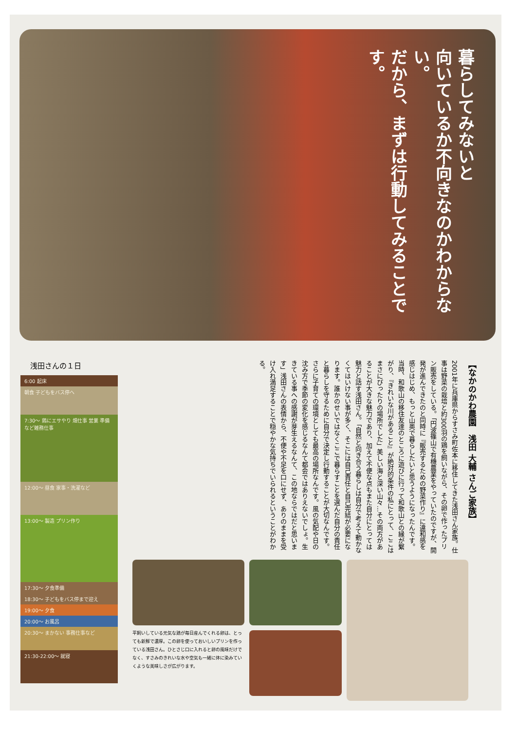暮らしてみないと
向いているか不向きなのかわからない。
だから、まずは行動してみることです。
浅田さんの１日
6:00 起床
朝食 子どもをバス停へ
7:30〜 鶏にエサやり 畑仕事 営業 準備など雑務仕事
12:00〜 昼食 家事・洗濯など
13:00〜 製造 プリン作り
17:30〜 夕食準備
18:30〜 子どもをバス停まで迎え
19:00〜 夕食
20:00〜 お風呂
20:30〜 まかない 事務仕事など
21:30-22:00〜 就寝
【なかのかわ農園　浅田 大輔 さんご家族】
2001年に兵庫県からすさみ町佐本に移住してきた浅田さん家族。仕事は野菜の栽培と約300羽の鶏を飼いながら、その卵で作ったプリン販売をしている。「円波篠山で有機農業をやっていたのですが、開発が進んできたのと同時に『販売するための野菜作り』に違和感を感じはじめ、もっと山奥で暮らしたいと思うようになったんです。当時、和歌山の移住友達のところに遊びに行って和歌山との縁が繋がり、『きれいな川があること』が絶対的条件の私にとって、ここはまさにぴったりの場所でした」美しい海と深い山々…その両方があることが大きな魅力であり、加えて不便な点もまた自分にとっては魅力と話す浅田さん。「自然と向き合う暮らしは自分で考えて動かなくてはいけない事が多く、そこには自己責任と自己完結が必要になります。誰かのせいではなくここで暮らすことを選んだ自分の責任と暮らしを守るために自分で決定し行動することが大切なんです。さらに子育ての環境としても最高の場所なんです。風の気配や日の沈み方で季節の変化を感じるなんて都会ではありえないでしょ。生きている事への感謝が芽生えるなんて、この地ならではだと思います」浅田さんの表情から、不便や不足を口にせず、ありのままを受け入れ満足することで穏やかな気持ちでいられるということがわかる。
平飼いしている元気な鶏が毎日産んでくれる卵は、とっても新鮮で濃厚。この卵を使っておいしいプリンを作っている浅田さん。ひとさじ口に入れると卵の風味だけでなく、すさみのきれいな水や空気も一緒に体に染みていくような美味しさが広がります。